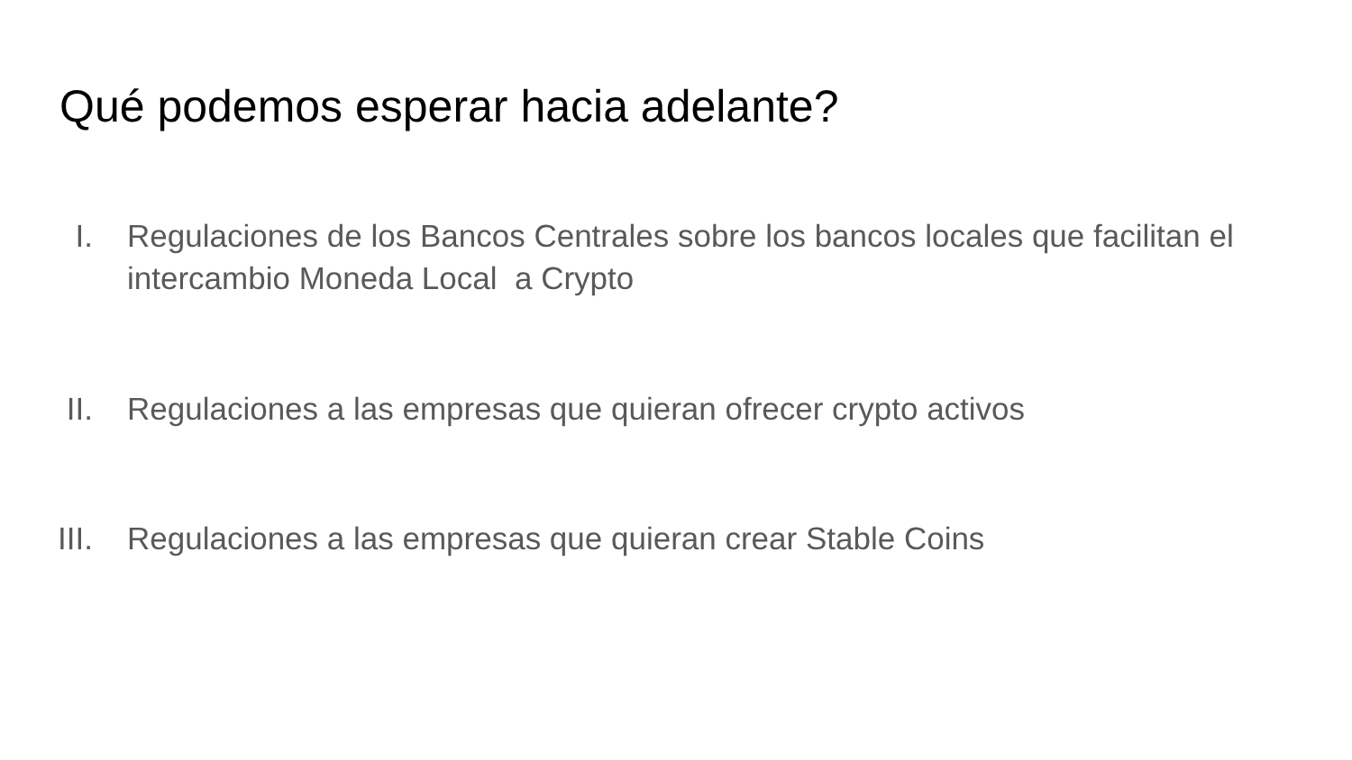Qué podemos esperar hacia adelante?
I. Regulaciones de los Bancos Centrales sobre los bancos locales que facilitan el intercambio Moneda Local a Crypto
II. Regulaciones a las empresas que quieran ofrecer crypto activos
III. Regulaciones a las empresas que quieran crear Stable Coins